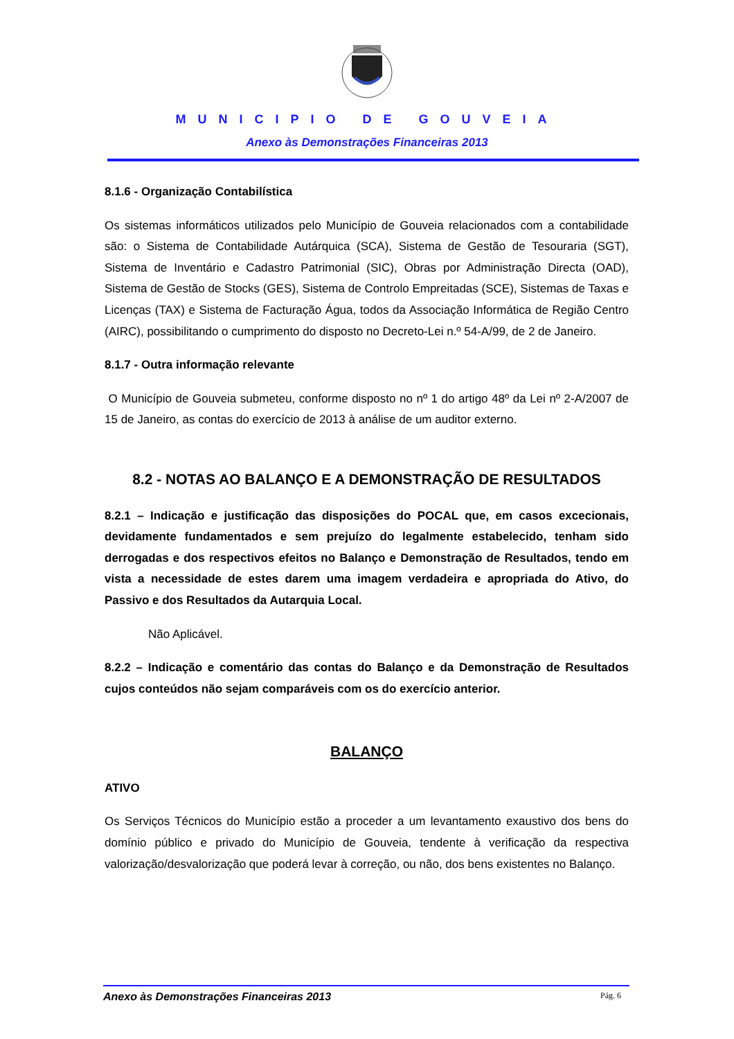MUNICIPIO DE GOUVEIA
Anexo às Demonstrações Financeiras 2013
8.1.6 - Organização Contabilística
Os sistemas informáticos utilizados pelo Município de Gouveia relacionados com a contabilidade são: o Sistema de Contabilidade Autárquica (SCA), Sistema de Gestão de Tesouraria (SGT), Sistema de Inventário e Cadastro Patrimonial (SIC), Obras por Administração Directa (OAD), Sistema de Gestão de Stocks (GES), Sistema de Controlo Empreitadas (SCE), Sistemas de Taxas e Licenças (TAX) e Sistema de Facturação Água, todos da Associação Informática de Região Centro (AIRC), possibilitando o cumprimento do disposto no Decreto-Lei n.º 54-A/99, de 2 de Janeiro.
8.1.7 - Outra informação relevante
O Município de Gouveia submeteu, conforme disposto no nº 1 do artigo 48º da Lei nº 2-A/2007 de 15 de Janeiro, as contas do exercício de 2013 à análise de um auditor externo.
8.2 - NOTAS AO BALANÇO E A DEMONSTRAÇÃO DE RESULTADOS
8.2.1 – Indicação e justificação das disposições do POCAL que, em casos excecionais, devidamente fundamentados e sem prejuízo do legalmente estabelecido, tenham sido derrogadas e dos respectivos efeitos no Balanço e Demonstração de Resultados, tendo em vista a necessidade de estes darem uma imagem verdadeira e apropriada do Ativo, do Passivo e dos Resultados da Autarquia Local.
Não Aplicável.
8.2.2 – Indicação e comentário das contas do Balanço e da Demonstração de Resultados cujos conteúdos não sejam comparáveis com os do exercício anterior.
BALANÇO
ATIVO
Os Serviços Técnicos do Município estão a proceder a um levantamento exaustivo dos bens do domínio público e privado do Município de Gouveia, tendente à verificação da respectiva valorização/desvalorização que poderá levar à correção, ou não, dos bens existentes no Balanço.
Anexo às Demonstrações Financeiras 2013 Pág. 6